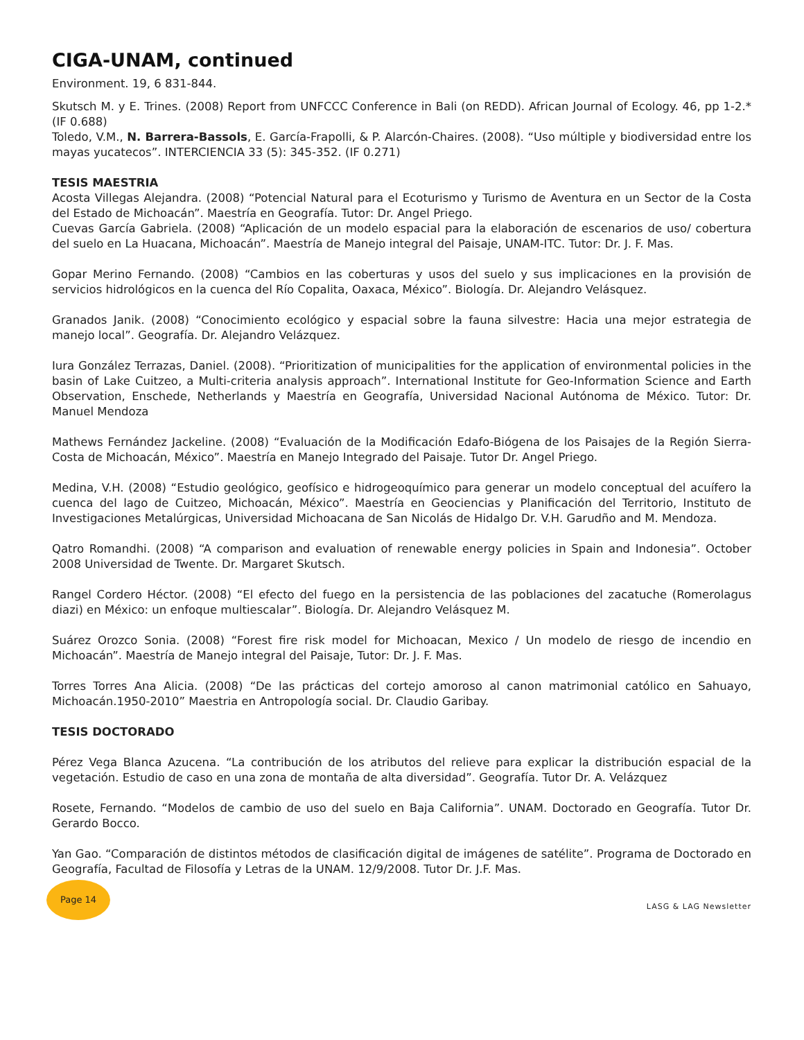CIGA-UNAM, continued
Environment. 19, 6 831-844.
Skutsch M. y E. Trines. (2008) Report from UNFCCC Conference in Bali (on REDD). African Journal of Ecology. 46, pp 1-2.* (IF 0.688)
Toledo, V.M., N. Barrera-Bassols, E. García-Frapolli, & P. Alarcón-Chaires. (2008). “Uso múltiple y biodiversidad entre los mayas yucatecos”. INTERCIENCIA 33 (5): 345-352. (IF 0.271)
TESIS MAESTRIA
Acosta Villegas Alejandra. (2008) “Potencial Natural para el Ecoturismo y Turismo de Aventura en un Sector de la Costa del Estado de Michoacán”. Maestría en Geografía. Tutor: Dr. Angel Priego.
Cuevas García Gabriela. (2008) “Aplicación de un modelo espacial para la elaboración de escenarios de uso/ cobertura del suelo en La Huacana, Michoacán”. Maestría de Manejo integral del Paisaje, UNAM-ITC. Tutor: Dr. J. F. Mas.
Gopar Merino Fernando. (2008) “Cambios en las coberturas y usos del suelo y sus implicaciones en la provisión de servicios hidrológicos en la cuenca del Río Copalita, Oaxaca, México”. Biología. Dr. Alejandro Velásquez.
Granados Janik. (2008) “Conocimiento ecológico y espacial sobre la fauna silvestre: Hacia una mejor estrategia de manejo local”. Geografía. Dr. Alejandro Velázquez.
Iura González Terrazas, Daniel. (2008). “Prioritization of municipalities for the application of environmental policies in the basin of Lake Cuitzeo, a Multi-criteria analysis approach”. International Institute for Geo-Information Science and Earth Observation, Enschede, Netherlands y Maestría en Geografía, Universidad Nacional Autónoma de México. Tutor: Dr. Manuel Mendoza
Mathews Fernández Jackeline. (2008) “Evaluación de la Modificación Edafo-Biógena de los Paisajes de la Región Sierra-Costa de Michoacán, México”. Maestría en Manejo Integrado del Paisaje. Tutor Dr. Angel Priego.
Medina, V.H. (2008) “Estudio geológico, geofísico e hidrogeoquímico para generar un modelo conceptual del acuífero la cuenca del lago de Cuitzeo, Michoacán, México”. Maestría en Geociencias y Planificación del Territorio, Instituto de Investigaciones Metalúrgicas, Universidad Michoacana de San Nicolás de Hidalgo Dr. V.H. Garudño and M. Mendoza.
Qatro Romandhi. (2008) “A comparison and evaluation of renewable energy policies in Spain and Indonesia”. October 2008 Universidad de Twente. Dr. Margaret Skutsch.
Rangel Cordero Héctor. (2008) “El efecto del fuego en la persistencia de las poblaciones del zacatuche (Romerolagus diazi) en México: un enfoque multiescalar”. Biología. Dr. Alejandro Velásquez M.
Suárez Orozco Sonia. (2008) “Forest fire risk model for Michoacan, Mexico / Un modelo de riesgo de incendio en Michoacán”. Maestría de Manejo integral del Paisaje, Tutor: Dr. J. F. Mas.
Torres Torres Ana Alicia. (2008) “De las prácticas del cortejo amoroso al canon matrimonial católico en Sahuayo, Michoacán.1950-2010” Maestria en Antropología social. Dr. Claudio Garibay.
TESIS DOCTORADO
Pérez Vega Blanca Azucena. “La contribución de los atributos del relieve para explicar la distribución espacial de la vegetación. Estudio de caso en una zona de montaña de alta diversidad”. Geografía. Tutor Dr. A. Velázquez
Rosete, Fernando. “Modelos de cambio de uso del suelo en Baja California”. UNAM. Doctorado en Geografía. Tutor Dr. Gerardo Bocco.
Yan Gao. “Comparación de distintos métodos de clasificación digital de imágenes de satélite”. Programa de Doctorado en Geografía, Facultad de Filosofía y Letras de la UNAM. 12/9/2008. Tutor Dr. J.F. Mas.
Page 14
LASG & LAG Newsletter